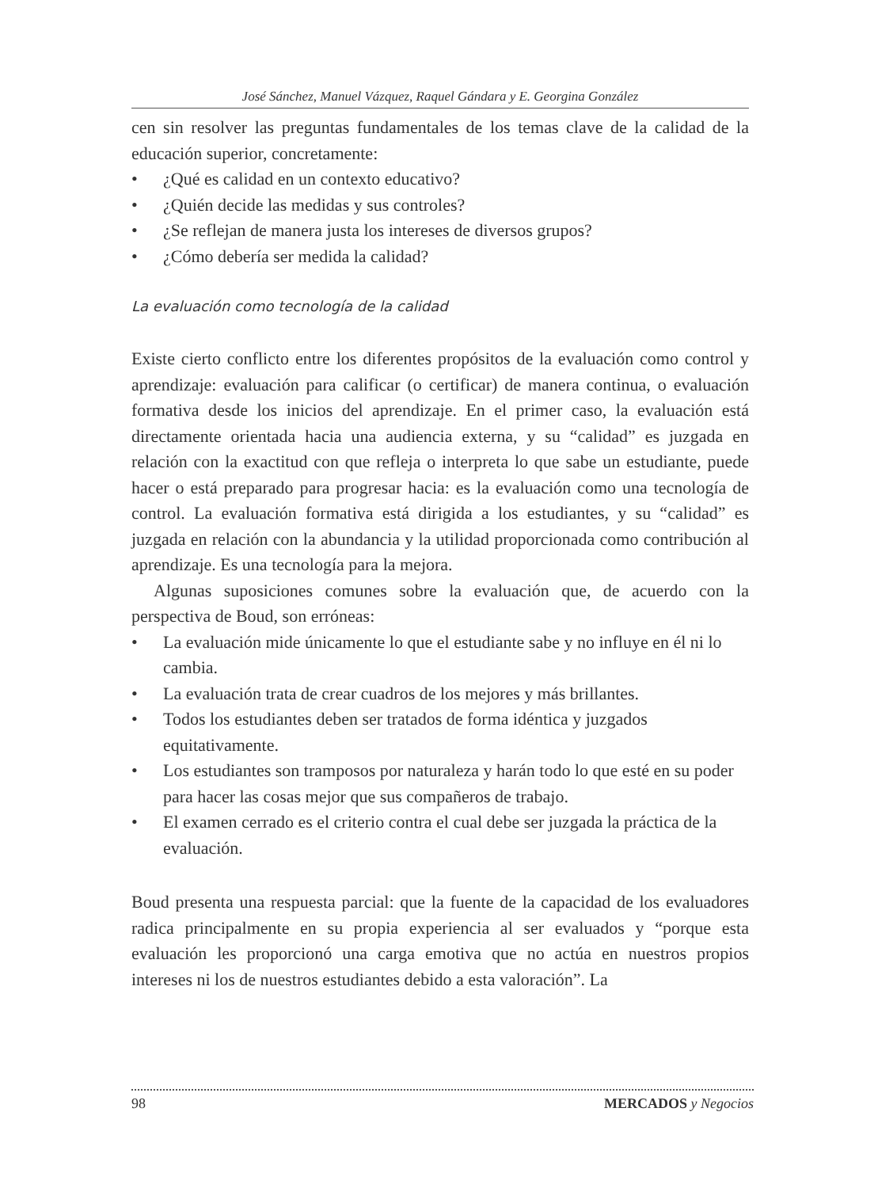José Sánchez, Manuel Vázquez, Raquel Gándara y E. Georgina González
cen sin resolver las preguntas fundamentales de los temas clave de la calidad de la educación superior, concretamente:
• ¿Qué es calidad en un contexto educativo?
• ¿Quién decide las medidas y sus controles?
• ¿Se reflejan de manera justa los intereses de diversos grupos?
• ¿Cómo debería ser medida la calidad?
La evaluación como tecnología de la calidad
Existe cierto conflicto entre los diferentes propósitos de la evaluación como control y aprendizaje: evaluación para calificar (o certificar) de manera continua, o evaluación formativa desde los inicios del aprendizaje. En el primer caso, la evaluación está directamente orientada hacia una audiencia externa, y su “calidad” es juzgada en relación con la exactitud con que refleja o interpreta lo que sabe un estudiante, puede hacer o está preparado para progresar hacia: es la evaluación como una tecnología de control. La evaluación formativa está dirigida a los estudiantes, y su “calidad” es juzgada en relación con la abundancia y la utilidad proporcionada como contribución al aprendizaje. Es una tecnología para la mejora.
Algunas suposiciones comunes sobre la evaluación que, de acuerdo con la perspectiva de Boud, son erróneas:
• La evaluación mide únicamente lo que el estudiante sabe y no influye en él ni lo cambia.
• La evaluación trata de crear cuadros de los mejores y más brillantes.
• Todos los estudiantes deben ser tratados de forma idéntica y juzgados equitativamente.
• Los estudiantes son tramposos por naturaleza y harán todo lo que esté en su poder para hacer las cosas mejor que sus compañeros de trabajo.
• El examen cerrado es el criterio contra el cual debe ser juzgada la práctica de la evaluación.
Boud presenta una respuesta parcial: que la fuente de la capacidad de los evaluadores radica principalmente en su propia experiencia al ser evaluados y “porque esta evaluación les proporcionó una carga emotiva que no actúa en nuestros propios intereses ni los de nuestros estudiantes debido a esta valoración”. La
98 MERCADOS y Negocios